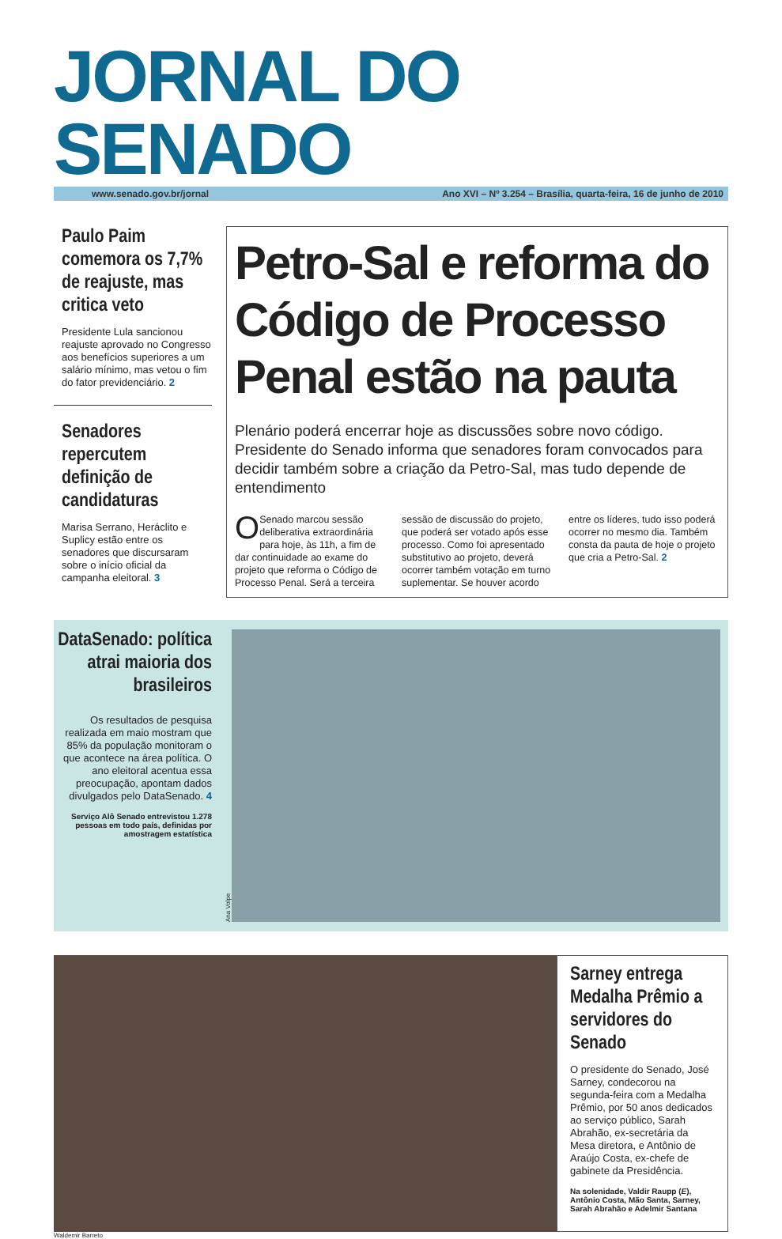JORNAL DO SENADO
www.senado.gov.br/jornal Ano XVI – Nº 3.254 – Brasília, quarta-feira, 16 de junho de 2010
Paulo Paim comemora os 7,7% de reajuste, mas critica veto
Presidente Lula sancionou reajuste aprovado no Congresso aos benefícios superiores a um salário mínimo, mas vetou o fim do fator previdenciário. 2
Senadores repercutem definição de candidaturas
Marisa Serrano, Heráclito e Suplicy estão entre os senadores que discursaram sobre o início oficial da campanha eleitoral. 3
Petro-Sal e reforma do Código de Processo Penal estão na pauta
Plenário poderá encerrar hoje as discussões sobre novo código. Presidente do Senado informa que senadores foram convocados para decidir também sobre a criação da Petro-Sal, mas tudo depende de entendimento
O Senado marcou sessão deliberativa extraordinária para hoje, às 11h, a fim de dar continuidade ao exame do projeto que reforma o Código de Processo Penal. Será a terceira sessão de discussão do projeto, que poderá ser votado após esse processo. Como foi apresentado substitutivo ao projeto, deverá ocorrer também votação em turno suplementar. Se houver acordo entre os líderes, tudo isso poderá ocorrer no mesmo dia. Também consta da pauta de hoje o projeto que cria a Petro-Sal. 2
DataSenado: política atrai maioria dos brasileiros
Os resultados de pesquisa realizada em maio mostram que 85% da população monitoram o que acontece na área política. O ano eleitoral acentua essa preocupação, apontam dados divulgados pelo DataSenado. 4
Serviço Alô Senado entrevistou 1.278 pessoas em todo país, definidas por amostragem estatística
Ana Volpe
Sarney entrega Medalha Prêmio a servidores do Senado
O presidente do Senado, José Sarney, condecorou na segunda-feira com a Medalha Prêmio, por 50 anos dedicados ao serviço público, Sarah Abrahão, ex-secretária da Mesa diretora, e Antônio de Araújo Costa, ex-chefe de gabinete da Presidência.
Na solenidade, Valdir Raupp (E), Antônio Costa, Mão Santa, Sarney, Sarah Abrahão e Adelmir Santana
Waldemir Barreto